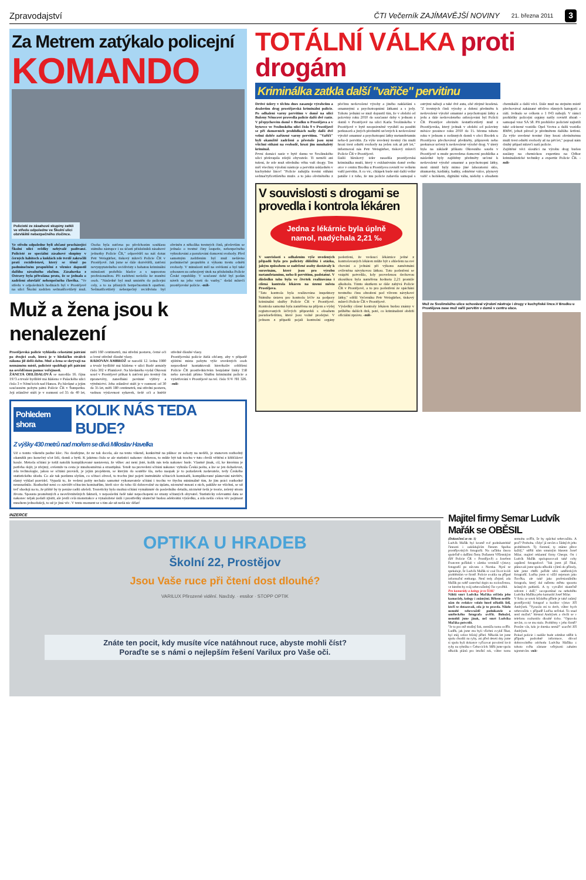Zpravodajství ČTI Večerník ZAJÍMAVĚJŠÍ NOVINY 21. března 2011 3
Za Metrem zatýkalo policejní
KOMANDO
Policisté ze zásahové skupiny zatkli ve středu odpoledne ve Školní ulici obzvláště nebezpečného zločince.
Ve středu odpoledne byli občané procházející Školní ulicí svědky nebývalé podívané. Policisté ze speciální zásahové skupiny v černých hábitech a kuklách zde tvrdě zakročili proti recidivistovi, který se těsně po podmínečném propuštění z věznice dopustil dalšího závažného zločinu. Zásahovka z Ostravy byla přivolána proto, že se jednalo o zadržení obzvlášť nebezpečného člověka. "Ve středu v odpoledních hodinách byl v Prostějově na ulici Školní zadržen sedmatřicetiletý muž. Osoba byla zatčena po předchozím souhlasu státního zástupce i za účasti příslušníků zásahové jednotky Policie ČR," odpověděl na náš dotaz Petr Weisgärber, tiskový mluvčí Policie ČR v Prostějově. Jak jsme se dále dozvěděli, zatčení nevyzpytatelného recidivisty s bohatou kriminální minulostí proběhlo hladce a s naprostou profesionalitou. Při zadržení nedošlo ke zranění osob. "Následně byl muž umístěn do policejní cely, a to za přísných bezpečnostních opatření. Sedmatřicetiletý nebezpečný recidivista byl obviněn z několika trestných činů, především se jednalo o trestné činy loupeže, nebezpečného vyhrožování a porušování domovní svobody. Před samotným zadržením byl muž nedávno podmínečně propuštěn z výkonu trestu odnětí svobody. V minulosti měl na svědomí a byl také odsouzen za ozbrojený útok na příslušníka Policie České republiky. V současné době byl podán návrh na jeho vzetí do vazby," dodal mluvčí prostějovské policie. -mik-
Muž a žena jsou k nenalezení
Prostějovská policie vyhlásila celostátní pátrání po dvojici osob, která je v hledáčku strážců zákona již delší dobu. Muž a žena se skrývají na neznámém místě, policisté spoléhají při pátrání na osvědčenou pomoc veřejnosti.
ŽANETA OHLÍDALOVÁ se narodila 16. října 1973 a trvalé bydliště má hlášeno v Palackého ulici číslo 3 v Němčicích nad Hanou. Po hledané a jejím současném pobytu pátrá Policie ČR v Šumperku. Její zdánlivé stáří je v rozmezí od 35 do 40 let, měří 160 centimetrů, má střední postavu, černé oči a černé středně dlouhé vlasy.
RADOVAN AMBROŽ se narodil 12. ledna 1980 a trvalé bydliště má hlášeno v ulici Rudé armády číslo 302 v Plumlově. Na hledaného vydal Okresní soud v Prostějově příkaz k zatčení pro trestný čin zpronevěry, zanedbání povinné výživy a výtržnictví. Jeho zdánlivé stáří je v rozmezí od 30 do 35 let, měří 180 centimetrů, má střední postavu, vadnou výslovnost sykavek, šedé oči a hnědé středně dlouhé vlasy.
Prostějovská policie žádá občany, aby v případě zjištění místa pobytu výše uvedených osob neprodleně kontaktovali kterékoliv oddělení Policie ČR prostřednictvím bezplatné linky 158 nebo zavolali přímo Službu kriminální policie a vyšetřování v Prostějově na tel. číslo 974 781 326. -mik-
Pohledem shora KOLIK NÁS TEDA BUDE?
Z výšky 430 metrů nad mořem se dívá Miloslav Havelka
Už o tomto víkendu padne klec. No doufejme, že ne tak docela, ale na tento víkend, konkrétně na půlnoc ze soboty na neděli, je stanoven rozhodný okamžik pro konečný sčot lidí, domů a bytů. K jakému číslu se ale statistici nakonec doberou, to může být tak trochu v tuto chvíli věštění z křišťálové koule. Metoda sčítání je totiž natolik komplikované nastavená, že vůbec asi není jisté, kolik nás teda nakonec bude. Vlastně jinak, cíl, ke kterému je potřeba dojít, je zřejmý, ovšemže ta cesta je mnohosměrná a strastiplná. Tendr na provedení sčítání nakonec vyhrála Česká pošta, a lze se jen dohadovat, zda technologie, jakou se sčítání provádí, je jejím projektem, se kterým do soutěže šla, nebo naopak je to požadavek zadavatele, tedy Českého statistického úřadu. Co ale tak porůznu slyším, co sčítací obvod, to trochu jiné pojetí instruktáže sčítacích komisařů, komplikované plánování návštěv, různý výklad pravidel. Vypadá to, že vedení pošty nechalo samotné vykonavatele sčítání i trochu ve štychu minimálně tím, že jim práci rozhodně neusnadnilo. Rozhodně není co závidět sčítacím komisařům, kteří sice do toho šli dobrovolně za úplatu, nicméně mnozí z nich, pakliže ne všichni, se už teď shodují na to, že příště by ty peníze radši oželeli. Teoreticky bylo možná sčítání vymáknuté do posledního detailu, nicméně šedá je teorie, zelený strom života. Spousta proměnných a neovlivnitelných faktorů, v neposlední řadě také nepochopení ze strany sčítaných obyvatel. Statisticky relevantní data se nakonec nějak podaří zjistit, ale jestli celá monstrakce a vynaložené úsilí i prostředky skutečně budou adekvátní výsledku, a zda nešlo celou věc pojmout mnohem jednodušeji, to už je jiná věc. V tento moment se s tím ale už nedá nic dělat!
TOTÁLNÍ VÁLKA proti drogám
Kriminálka zatkla další "vařiče" pervitinu
Drtivé údery v těchto dnes zasazuje výrobcům a dealerům drog prostějovská kriminální policie. Po odhalení varny pervitinu v domě na ulici Boženy Němcové provedla policie další dvě razie. V přepychovém domě v Brodku u Prostějova a v bytovce ve Svolinského ulici číslo 9 v Prostějově se při domovních prohlídkách našly další dvě velmi dobře zařízené varny pervitinu. "Vařiči" byli okamžitě zadrženi a přestože jsou nyní všichni stíháni na svobodě, hrozí jim mnohaletý kriminál.
První domácí razie v bytě domu ve Svolinského ulici překvapila zdejší obyvatele. Ti neměli ani tušení, že zde muž středního věku vaří drogy. Ten měl všechny výrobní nástroje a pervitin uskladněn v kuchyňské lince! "Policie zahájila trestní stíhání sedmačtyřicetiletého muže. a to jako obviněného z přečinu nedovolené výroby a jiného nakládání s omamnými a psychotropními látkami a s jedy. Tohoto jednání se muž dopustil tím, že v období od poloviny roku 2010 do současné doby v jednom z domů v Prostějově na ulici Karla Svolinského v Prostějově v bytě neoprávněně vyráběl za použití perkusorů a jiných předmětů určených k nedovolené výrobě omamné a psychotropní látky metamfetamin nebo-li pervitin. Za výše uvedený trestný čin muži hrozí trest odnětí svobody na jeden rok až pět let," informoval nás Petr Weisgärber, tiskový mluvčí Policie ČR v Prostějově.
Další bleskový úder zasadila prostějovská kriminálka muži, který v exkluzivním domě svého otce v centru Brodku u Prostějova rovněž ve velkém vařil pervitin. A co víc, chlápek bude mít další velké patálie i z toho, že mu policie zabavila samopal s ostrými náboji a také dvě auta, obě zřejmě kradená. "Z trestných činů výroby a držení předmětu k nedovolené výrobě omamné a psychotropní látky a jedu a dále nedovoleného ozbrojování byl Policií ČR Prostějov obviněn šestatřicetiletý muž z Prostějovska, který jednak v období od poloviny měsíce prosince roku 2010 do 15. března tohoto roku v jednom z rodinných domů v obci Brodek u Prostějova přechovával předměty, přípravek nebo prekursor určený k nedovolené výrobě drog. V úterý byla na základě příkazu Okresního soudu v Prostějově u muže provedena domovní prohlídka a následně byly zajištěny předměty určené k nedovolené výrobě omamné a psychotropní látky, mezi nimiž byly mimo jiné laboratorní sklo, zkumavky, kádinky, baňky, odměrné válce, plynový vařič s hořákem, digitální váha, nádoby s obsahem chemikálií a další věci. Dále muž na stejném místě přechovával zakázané střelivo různých kategorií a ráží. Jednalo se celkem o 1 043 nábojů. V rámci prohlídky policejní orgány našly rovněž zbraň - samopal vzor SA 58. Při prohlídce policisté zajistili také odcizené vozidlo Opel Vectra a další vozidlo BMW, jehož původ je předmětem dalšího šetření. Za výše uvedené trestné činy hrozí obviněnému muži trest odnětí svobody až na pět let," popsal nám druhý případ mluvčí naší policie.
Zajištěné věci sloužící na výrobu drog budou zaslány na chemickou expertízu na Odbor kriminalistické techniky a expertíz Policie ČR. -mik-
V souvislosti s drogami se provedla i kontrola lékáren
Jedna z lékárnic byla úplně namol, nadýchala 2,21 ‰
V souvislosti s odhalením výše uvedených případů byla pro policisty důležitá i otázka, jakým způsobem se zadržené osoby dostávaly k surovinám, které jsou pro výrobu metamfetaminu, nebo-li pervitinu, podstatné. V důsledku toho byla ve čtvrtek realizována i cílená kontrola lékáren na území města Prostějova.
"Tato kontrola byla realizována inspektory Státního ústavu pro kontrolu léčiv za podpory kriminální služby Policie ČR v Prostějově. Kontrola samotná byla zaměřena na příjem a výdej registrovaných léčivých přípravků s obsahem pseudoefedrinu, které jsou volně prodejné. V jednom z případů pojali kontrolní orgány podezření, že vedoucí lékárnice jedné z kontrolovaných lékáren může být s ohledem na své chování a jednání při výkonu zaměstnání ovlivněna návykovou látkou. Toto podezření se vzápětí potvrdilo, kdy provedenou dechovou zkouškou byla naměřena hodnota 2,21 promile alkoholu. Tímto skutkem se dále zabývá Policie ČR v Prostějově, a to pro podezření ze spáchání trestného činu ohrožení pod vlivem návykové látky," sdělil Večerníku Petr Weisgärber, tiskový mluvčí Policie ČR v Prostějově.
Výsledky cílené kontroly lékáren budou známy v průběhu dalších dnů, poté, co kriminalisté obdrží oficiální zprávu. -mik-
Muž ze Svolinského ulice schovával výrobní nástroje i drogy v kuchyňské lince.V Brodku u Prostějova zase muž vařil pervitin v domě v centru obce.
INZERCE
OPTIKA U HRADEB
Školní 22, Prostějov
Jsou Vaše ruce při čtení dost dlouhé?
VARILUX Přirozené vidění. Navždy. · essilor · STOPP OPTIK
Znáte ten pocit, kdy musíte více natáhnout ruce, abyste mohli číst?
Poraďte se s námi o nejlepším řešení Varilux pro Vaše oči.
Majitel firmy Semar Ludvík Mařák se OBĚSIL
(Dokončení ze str. 1)
Ludvík Mařák byl kromě své podnikatelské činnosti i zakládajícím členem Spolku prostějovských fotografů. Na začátku února společně s dalšími členy Dušanem Věženským (šéf Policie ČR v Prostějově) a Josefem Francem pořádali v zámku vernisáž výstavy fotografií po návratu z Norska. Nyní se spekuluje, že Ludvík Mařák si vzal život kvůli problémům ve firmě. Policie uvalila na případ informační embargo. Není tedy zřejmé, zda Mařák po sobě zanechal dopis na rozloučenou, ve kterém by svůj sebevražedný čin vysvětlil.
Pro kamarády a kolegy je to ŠOK!
Náhlá smrt Ludvíka Mařáka otřásla jeho kamarády, kolegy i známými. Během neděle nám do redakce volalo hned několik lidí, kteří se dotazovali, zda je to pravda. Nikdo nemohl sebevraždě podnikatele a uměleckého fotografa uvěřit. Bohužel, nemohli jsme jinak, než smrt Ludvíka Mařáka potvrdit.
"Je to pro mě strašný šok, nemůžu tomu uvěřit. Luděk, jak jsme mu byli všichni zvyklí říkat, byl můj velice blízký přítel. Několik let jsme spolu chodili na ryby, asi před deseti dny jsme si spolu byli dokonce vyřizovat povolení lovit ryby na rybníku v Čehovicích. Měli jsme spolu několik plánů pro letošní rok, vůbec tomu nemohu uvěřit, že by spáchal sebevraždu. A proč? Proboha, vždyť já nevím o žádných jeho problémech. Ty firemní, ty máme přece každý," sdělil nám smutným hlasem Josef Milar, majitel reklamní firmy Cheops. On i Ludvík Mařák spolupracovali také coby zapálení fotografové. "Jak jsem již říkal, plánovali jsme spolu několik výletů do přírody, kde jsme chtěli pořídit sérii uměleckých fotografií. Luďka jsem si vážil nejenom jako člověka, ale také jako profesionálního fotografa, který dal našemu městu spoustu krásných pohledů. A ty vytvářel skutečně srdcem i duší," zavzpomínal na nebohého Ludvíka Mařáka jeho kamarád Josef Milar.
V šoku ze smrti blízkého přítele je také známý prostějovský fotograf a kurátor výstav Jiří Andrýsek. "Vyrazilo mi to dech, vůbec bych sebevraždu v případě Luďka nečekal. To snad není možné," hlesnul Andrýsek a chvíli se v telefonu rozhostilo dlouhé ticho. "Opravdu nevím, co se mu stalo. Problémy v jeho firmě? Prosím vás, kdo je dneska nemá!" uzavřel Jiří Andrýsek.
Pokud policie i nadále bude odmítat sdělit k případu podrobné informace, důvod dobrovolného odchodu Ludvíka Mařáka z tohoto světa zůstane veřejnosti zahalen tajemstvím. -mik-